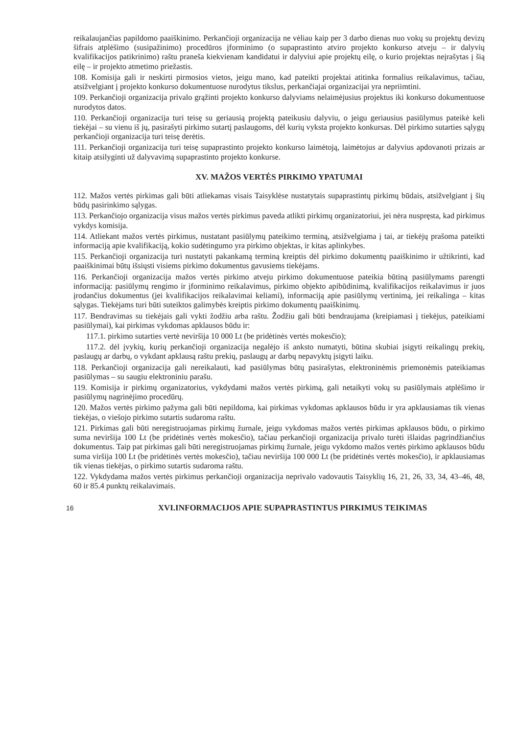reikalaujančias papildomo paaiškinimo. Perkančioji organizacija ne vėliau kaip per 3 darbo dienas nuo vokų su projektų devizų šifrais atplėšimo (susipažinimo) procedūros įforminimo (o supaprastinto atviro projekto konkurso atveju – ir dalyvių kvalifikacijos patikrinimo) raštu praneša kiekvienam kandidatui ir dalyviui apie projektų eilę, o kurio projektas neįrašytas į šią eilę – ir projekto atmetimo priežastis.
108. Komisija gali ir neskirti pirmosios vietos, jeigu mano, kad pateikti projektai atitinka formalius reikalavimus, tačiau, atsižvelgiant į projekto konkurso dokumentuose nurodytus tikslus, perkančiajai organizacijai yra nepriimtini.
109. Perkančioji organizacija privalo grąžinti projekto konkurso dalyviams nelaimėjusius projektus iki konkurso dokumentuose nurodytos datos.
110. Perkančioji organizacija turi teisę su geriausią projektą pateikusiu dalyviu, o jeigu geriausius pasiūlymus pateikė keli tiekėjai – su vienu iš jų, pasirašyti pirkimo sutartį paslaugoms, dėl kurių vyksta projekto konkursas. Dėl pirkimo sutarties sąlygų perkančioji organizacija turi teisę derėtis.
111. Perkančioji organizacija turi teisę supaprastinto projekto konkurso laimėtoją, laimėtojus ar dalyvius apdovanoti prizais ar kitaip atsilyginti už dalyvavimą supaprastinto projekto konkurse.
XV. MAŽOS VERTĖS PIRKIMO YPATUMAI
112. Mažos vertės pirkimas gali būti atliekamas visais Taisyklėse nustatytais supaprastintų pirkimų būdais, atsižvelgiant į šių būdų pasirinkimo sąlygas.
113. Perkančiojo organizacija visus mažos vertės pirkimus paveda atlikti pirkimų organizatoriui, jei nėra nuspręsta, kad pirkimus vykdys komisija.
114. Atliekant mažos vertės pirkimus, nustatant pasiūlymų pateikimo terminą, atsižvelgiama į tai, ar tiekėjų prašoma pateikti informaciją apie kvalifikaciją, kokio sudėtingumo yra pirkimo objektas, ir kitas aplinkybes.
115. Perkančioji organizacija turi nustatyti pakankamą terminą kreiptis dėl pirkimo dokumentų paaiškinimo ir užtikrinti, kad paaiškinimai būtų išsiųsti visiems pirkimo dokumentus gavusiems tiekėjams.
116. Perkančioji organizacija mažos vertės pirkimo atveju pirkimo dokumentuose pateikia būtiną pasiūlymams parengti informaciją: pasiūlymų rengimo ir įforminimo reikalavimus, pirkimo objekto apibūdinimą, kvalifikacijos reikalavimus ir juos įrodančius dokumentus (jei kvalifikacijos reikalavimai keliami), informaciją apie pasiūlymų vertinimą, jei reikalinga – kitas sąlygas. Tiekėjams turi būti suteiktos galimybės kreiptis pirkimo dokumentų paaiškinimų.
117. Bendravimas su tiekėjais gali vykti žodžiu arba raštu. Žodžiu gali būti bendraujama (kreipiamasi į tiekėjus, pateikiami pasiūlymai), kai pirkimas vykdomas apklausos būdu ir:
117.1. pirkimo sutarties vertė neviršija 10 000 Lt (be pridėtinės vertės mokesčio);
117.2. dėl įvykių, kurių perkančioji organizacija negalėjo iš anksto numatyti, būtina skubiai įsigyti reikalingų prekių, paslaugų ar darbų, o vykdant apklausą raštu prekių, paslaugų ar darbų nepavyktų įsigyti laiku.
118. Perkančioji organizacija gali nereikalauti, kad pasiūlymas būtų pasirašytas, elektroninėmis priemonėmis pateikiamas pasiūlymas – su saugiu elektroniniu parašu.
119. Komisija ir pirkimų organizatorius, vykdydami mažos vertės pirkimą, gali netaikyti vokų su pasiūlymais atplėšimo ir pasiūlymų nagrinėjimo procedūrų.
120. Mažos vertės pirkimo pažyma gali būti nepildoma, kai pirkimas vykdomas apklausos būdu ir yra apklausiamas tik vienas tiekėjas, o viešojo pirkimo sutartis sudaroma raštu.
121. Pirkimas gali būti neregistruojamas pirkimų žurnale, jeigu vykdomas mažos vertės pirkimas apklausos būdu, o pirkimo suma neviršija 100 Lt (be pridėtinės vertės mokesčio), tačiau perkančioji organizacija privalo turėti išlaidas pagrindžiančius dokumentus. Taip pat pirkimas gali būti neregistruojamas pirkimų žurnale, jeigu vykdomo mažos vertės pirkimo apklausos būdu suma viršija 100 Lt (be pridėtinės vertės mokesčio), tačiau neviršija 100 000 Lt (be pridėtinės vertės mokesčio), ir apklausiamas tik vienas tiekėjas, o pirkimo sutartis sudaroma raštu.
122. Vykdydama mažos vertės pirkimus perkančioji organizacija neprivalo vadovautis Taisyklių 16, 21, 26, 33, 34, 43–46, 48, 60 ir 85.4 punktų reikalavimais.
16
XVI.INFORMACIJOS APIE SUPAPRASTINTUS PIRKIMUS TEIKIMAS